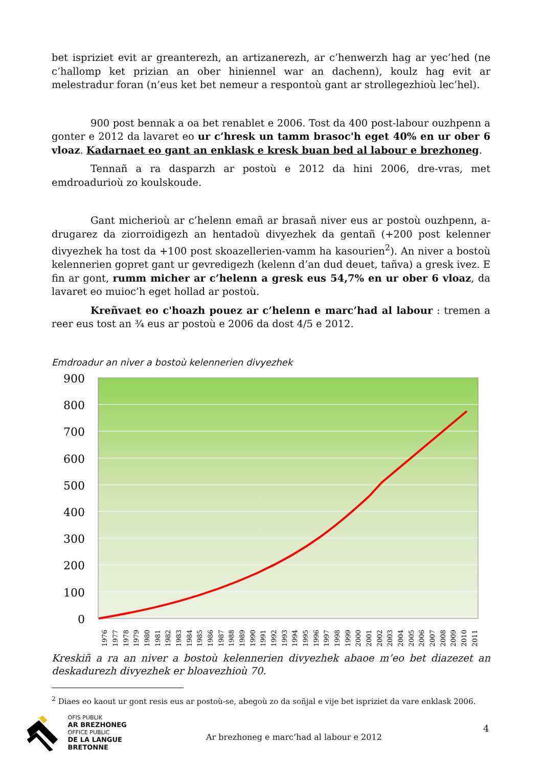bet ispriziet evit ar greanterezh, an artizanerezh, ar c’henwerzh hag ar yec’hed (ne c’hallomp ket prizian an ober hiniennel war an dachenn), koulz hag evit ar melestradur foran (n’eus ket bet nemeur a respontoù gant ar strollegezhioù lec’hel).
900 post bennak a oa bet renablet e 2006. Tost da 400 post-labour ouzhpenn a gonter e 2012 da lavaret eo ur c’hresk un tamm brasoc'h eget 40% en ur ober 6 vloaz. Kadarnaet eo gant an enklask e kresk buan bed al labour e brezhoneg.
Tennañ a ra dasparzh ar postoù e 2012 da hini 2006, dre-vras, met emdroadurioù zo koulskoude.
Gant micherioù ar c’helenn emañ ar brasañ niver eus ar postoù ouzhpenn, a-drugarez da ziorroidigezh an hentadoù divyezhek da gentañ (+200 post kelenner divyezhek ha tost da +100 post skoazellerien-vamm ha kasourien<sup>2</sup>). An niver a bostoù kelennerien gopret gant ur gevredigezh (kelenn d’an dud deuet, tañva) a gresk ivez. E fin ar gont, rumm micher ar c’helenn a gresk eus 54,7% en ur ober 6 vloaz, da lavaret eo muioc’h eget hollad ar postoù.
Kreñvaet eo c'hoazh pouez ar c’helenn e marc’had al labour : tremen a reer eus tost an ¾ eus ar postoù e 2006 da dost 4/5 e 2012.
Emdroadur an niver a bostoù kelennerien divyezhek
900
800
700
600
500
400
300
200
100
0
1976
1977
1978
1979
1980
1981
1982
1983
1984
1985
1986
1987
1988
1989
1990
1991
1992
1993
1994
1995
1996
1997
1998
1999
2000
2001
2002
2003
2004
2005
2006
2007
2008
2009
2010
2011
Kreskiñ a ra an niver a bostoù kelennerien divyezhek abaoe m’eo bet diazezet an deskadurezh divyezhek er bloavezhioù 70.
<sup>2</sup> Diaes eo kaout ur gont resis eus ar postoù-se, abegoù zo da soñjal e vije bet ispriziet da vare enklask 2006.
OFIS PUBLIK
AR BREZHONEG
OFFICE PUBLIC
DE LA LANGUE BRETONNE
Ar brezhoneg e marc’had al labour e 2012
4